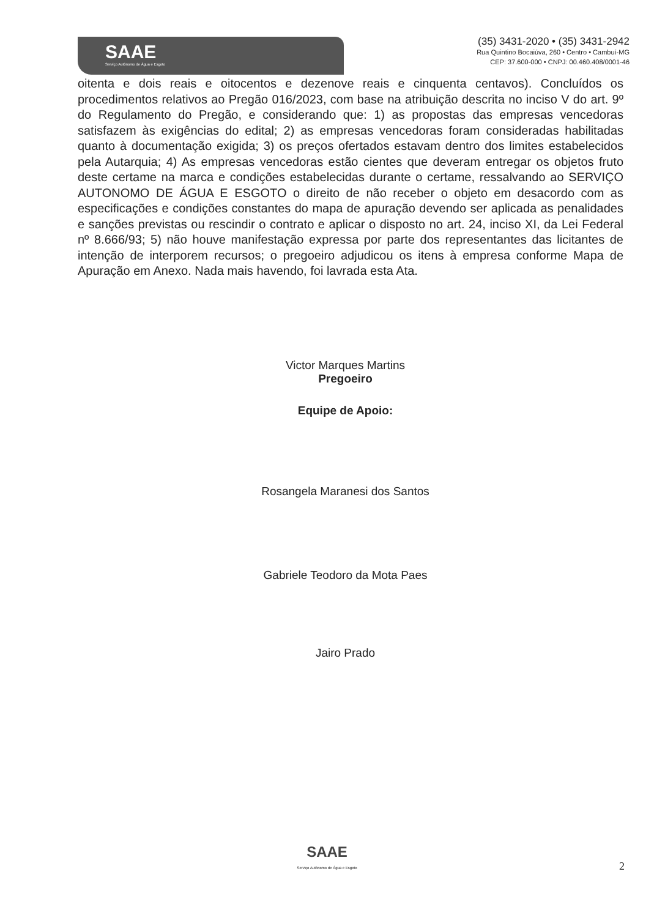SAAE
Serviço Autônomo de Água e Esgoto
(35) 3431-2020 • (35) 3431-2942
Rua Quintino Bocaiúva, 260 • Centro • Cambuí-MG
CEP: 37.600-000 • CNPJ: 00.460.408/0001-46
oitenta e dois reais e oitocentos e dezenove reais e cinquenta centavos). Concluídos os procedimentos relativos ao Pregão 016/2023, com base na atribuição descrita no inciso V do art. 9º do Regulamento do Pregão, e considerando que: 1) as propostas das empresas vencedoras satisfazem às exigências do edital; 2) as empresas vencedoras foram consideradas habilitadas quanto à documentação exigida; 3) os preços ofertados estavam dentro dos limites estabelecidos pela Autarquia; 4) As empresas vencedoras estão cientes que deveram entregar os objetos fruto deste certame na marca e condições estabelecidas durante o certame, ressalvando ao SERVIÇO AUTONOMO DE ÁGUA E ESGOTO o direito de não receber o objeto em desacordo com as especificações e condições constantes do mapa de apuração devendo ser aplicada as penalidades e sanções previstas ou rescindir o contrato e aplicar o disposto no art. 24, inciso XI, da Lei Federal nº 8.666/93; 5) não houve manifestação expressa por parte dos representantes das licitantes de intenção de interporem recursos; o pregoeiro adjudicou os itens à empresa conforme Mapa de Apuração em Anexo. Nada mais havendo, foi lavrada esta Ata.
Victor Marques Martins
Pregoeiro
Equipe de Apoio:
Rosangela Maranesi dos Santos
Gabriele Teodoro da Mota Paes
Jairo Prado
SAAE
Serviço Autônomo de Água e Esgoto
2